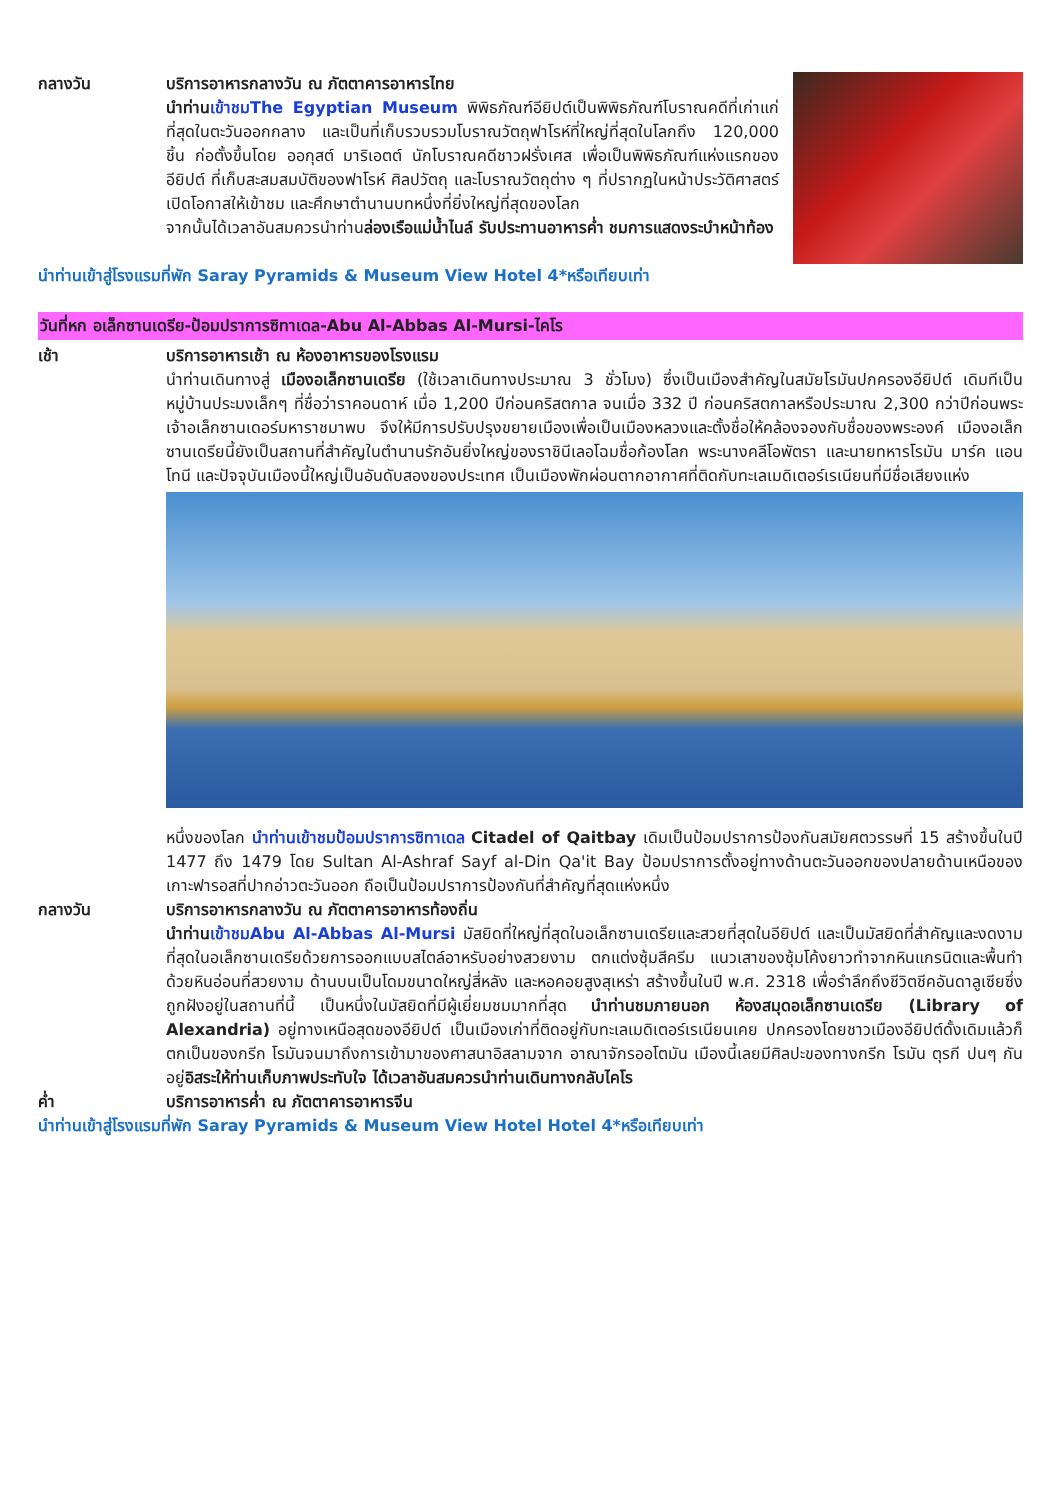กลางวัน บริการอาหารกลางวัน ณ ภัตตาคารอาหารไทย
นำท่าน เข้าชมThe Egyptian Museum พิพิธภัณฑ์อียิปต์เป็นพิพิธภัณฑ์โบราณคดีที่เก่าแก่ที่สุดในตะวันออกกลาง และเป็นที่เก็บรวบรวมโบราณวัตถุฟาโรห์ที่ใหญ่ที่สุดในโลกถึง 120,000 ชิ้น ก่อตั้งขึ้นโดย ออกุสต์ มาริเอตต์ นักโบราณคดีชาวฝรั่งเศส เพื่อเป็นพิพิธภัณฑ์แห่งแรกของอียิปต์ ที่เก็บสะสมสมบัติของฟาโรห์ ศิลปวัตถุ และโบราณวัตถุต่าง ๆ ที่ปรากฏในหน้าประวัติศาสตร์ เปิดโอกาสให้เข้าชม และศึกษาตำนานบทหนึ่งที่ยิ่งใหญ่ที่สุดของโลก
จากนั้นได้เวลาอันสมควรนำท่านล่องเรือแม่น้ำไนล์ รับประทานอาหารค่ำ ชมการแสดงระบำหน้าท้อง
นำท่านเข้าสู่โรงแรมที่พัก Saray Pyramids & Museum View Hotel 4*หรือเทียบเท่า
วันที่หก อเล็กซานเดรีย-ป้อมปราการซิทาเดล-Abu Al-Abbas Al-Mursi-ไคโร
เช้า บริการอาหารเช้า ณ ห้องอาหารของโรงแรม
นำท่านเดินทางสู่ เมืองอเล็กซานเดรีย (ใช้เวลาเดินทางประมาณ 3 ชั่วโมง) ซึ่งเป็นเมืองสำคัญในสมัยโรมันปกครองอียิปต์ เดิมทีเป็นหมู่บ้านประมงเล็กๆ ที่ชื่อว่าราคอนดาห์ เมื่อ 1,200 ปีก่อนคริสตกาล จนเมื่อ 332 ปี ก่อนคริสตกาลหรือประมาณ 2,300 กว่าปีก่อนพระเจ้าอเล็กซานเดอร์มหาราชมาพบ จึงให้มีการปรับปรุงขยายเมืองเพื่อเป็นเมืองหลวงและตั้งชื่อให้คล้องจองกับชื่อของพระองค์ เมืองอเล็กซานเดรียนี้ยังเป็นสถานที่สำคัญในตำนานรักอันยิ่งใหญ่ของราชินีเลอโฉมชื่อก้องโลก พระนางคลีโอพัตรา และนายทหารโรมัน มาร์ค แอนโทนี และปัจจุบันเมืองนี้ใหญ่เป็นอันดับสองของประเทศ เป็นเมืองพักผ่อนตากอากาศที่ติดกับทะเลเมดิเตอร์เรเนียนที่มีชื่อเสียงแห่ง
หนึ่งของโลก นำท่านเข้าชมป้อมปราการซิทาเดล Citadel of Qaitbay เดิมเป็นป้อมปราการป้องกันสมัยศตวรรษที่ 15 สร้างขึ้นในปี 1477 ถึง 1479 โดย Sultan Al-Ashraf Sayf al-Din Qa'it Bay ป้อมปราการตั้งอยู่ทางด้านตะวันออกของปลายด้านเหนือของเกาะฟารอสที่ปากอ่าวตะวันออก ถือเป็นป้อมปราการป้องกันที่สำคัญที่สุดแห่งหนึ่ง
กลางวัน บริการอาหารกลางวัน ณ ภัตตาคารอาหารท้องถิ่น
นำท่าน เข้าชมAbu Al-Abbas Al-Mursi มัสยิดที่ใหญ่ที่สุดในอเล็กซานเดรียและสวยที่สุดในอียิปต์ และเป็นมัสยิดที่สำคัญและงดงามที่สุดในอเล็กซานเดรียด้วยการออกแบบสไตล์อาหรับอย่างสวยงาม ตกแต่งซุ้มสีครีม แนวเสาของซุ้มโค้งยาวทำจากหินแกรนิตและพื้นทำด้วยหินอ่อนที่สวยงาม ด้านบนเป็นโดมขนาดใหญ่สี่หลัง และหอคอยสูงสุเหร่า สร้างขึ้นในปี พ.ศ. 2318 เพื่อรำลึกถึงชีวิตชีคอันดาลูเซียซึ่งถูกฝังอยู่ในสถานที่นี้ เป็นหนึ่งในมัสยิดที่มีผู้เยี่ยมชมมากที่สุด นำท่านชมภายนอก ห้องสมุดอเล็กซานเดรีย (Library of Alexandria) อยู่ทางเหนือสุดของอียิปต์ เป็นเมืองเก่าที่ติดอยู่กับทะเลเมดิเตอร์เรเนียนเคย ปกครองโดยชาวเมืองอียิปต์ดั้งเดิมแล้วก็ตกเป็นของกรีก โรมันจนมาถึงการเข้ามาของศาสนาอิสลามจาก อาณาจักรออโตมัน เมืองนี้เลยมีศิลปะของทางกรีก โรมัน ตุรกี ปนๆ กันอยู่อิสระให้ท่านเก็บภาพประทับใจ ได้เวลาอันสมควรนำท่านเดินทางกลับไคโร
ค่ำ บริการอาหารค่ำ ณ ภัตตาคารอาหารจีน
นำท่านเข้าสู่โรงแรมที่พัก Saray Pyramids & Museum View Hotel Hotel 4*หรือเทียบเท่า